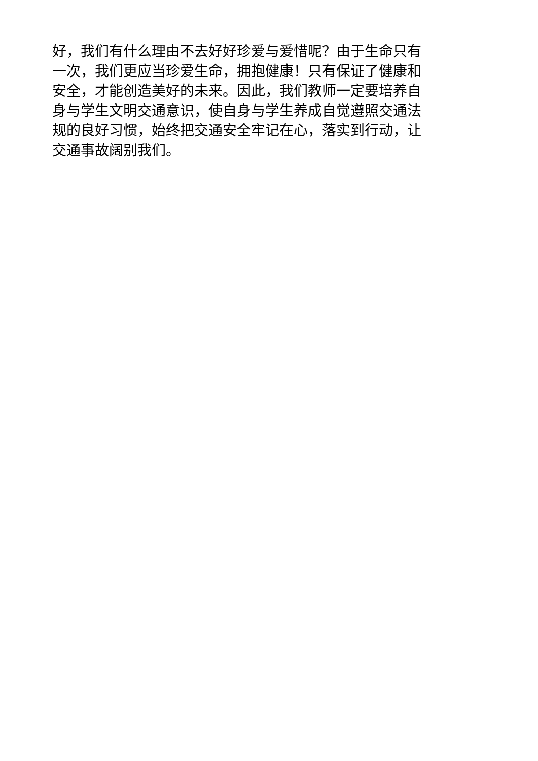好，我们有什么理由不去好好珍爱与爱惜呢？由于生命只有
一次，我们更应当珍爱生命，拥抱健康！只有保证了健康和
安全，才能创造美好的未来。因此，我们教师一定要培养自
身与学生文明交通意识，使自身与学生养成自觉遵照交通法
规的良好习惯，始终把交通安全牢记在心，落实到行动，让
交通事故阔别我们。